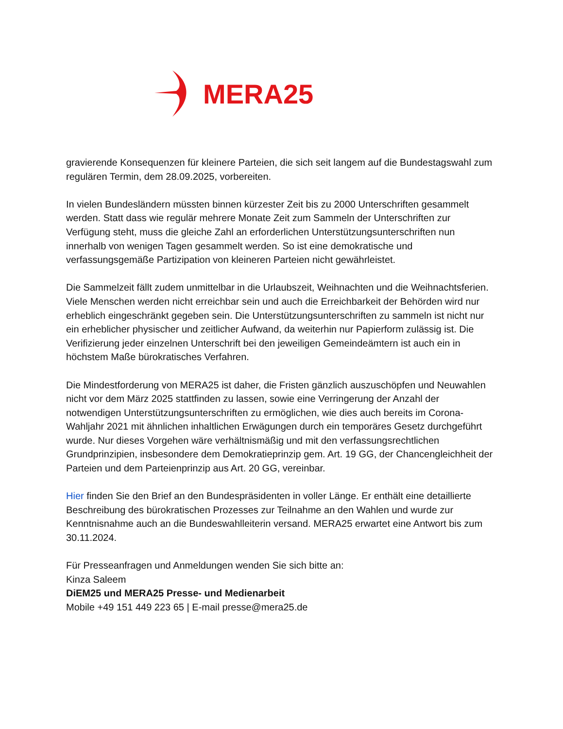MERA25
gravierende Konsequenzen für kleinere Parteien, die sich seit langem auf die Bundestagswahl zum regulären Termin, dem 28.09.2025, vorbereiten.
In vielen Bundesländern müssten binnen kürzester Zeit bis zu 2000 Unterschriften gesammelt werden. Statt dass wie regulär mehrere Monate Zeit zum Sammeln der Unterschriften zur Verfügung steht, muss die gleiche Zahl an erforderlichen Unterstützungsunterschriften nun innerhalb von wenigen Tagen gesammelt werden. So ist eine demokratische und verfassungsgemäße Partizipation von kleineren Parteien nicht gewährleistet.
Die Sammelzeit fällt zudem unmittelbar in die Urlaubszeit, Weihnachten und die Weihnachtsferien. Viele Menschen werden nicht erreichbar sein und auch die Erreichbarkeit der Behörden wird nur erheblich eingeschränkt gegeben sein. Die Unterstützungsunterschriften zu sammeln ist nicht nur ein erheblicher physischer und zeitlicher Aufwand, da weiterhin nur Papierform zulässig ist. Die Verifizierung jeder einzelnen Unterschrift bei den jeweiligen Gemeindeämtern ist auch ein in höchstem Maße bürokratisches Verfahren.
Die Mindestforderung von MERA25 ist daher, die Fristen gänzlich auszuschöpfen und Neuwahlen nicht vor dem März 2025 stattfinden zu lassen, sowie eine Verringerung der Anzahl der notwendigen Unterstützungsunterschriften zu ermöglichen, wie dies auch bereits im Corona-Wahljahr 2021 mit ähnlichen inhaltlichen Erwägungen durch ein temporäres Gesetz durchgeführt wurde. Nur dieses Vorgehen wäre verhältnismäßig und mit den verfassungsrechtlichen Grundprinzipien, insbesondere dem Demokratieprinzip gem. Art. 19 GG, der Chancengleichheit der Parteien und dem Parteienprinzip aus Art. 20 GG, vereinbar.
Hier finden Sie den Brief an den Bundespräsidenten in voller Länge. Er enthält eine detaillierte Beschreibung des bürokratischen Prozesses zur Teilnahme an den Wahlen und wurde zur Kenntnisnahme auch an die Bundeswahlleiterin versand. MERA25 erwartet eine Antwort bis zum 30.11.2024.
Für Presseanfragen und Anmeldungen wenden Sie sich bitte an:
Kinza Saleem
DiEM25 und MERA25 Presse- und Medienarbeit
Mobile +49 151 449 223 65 | E-mail presse@mera25.de